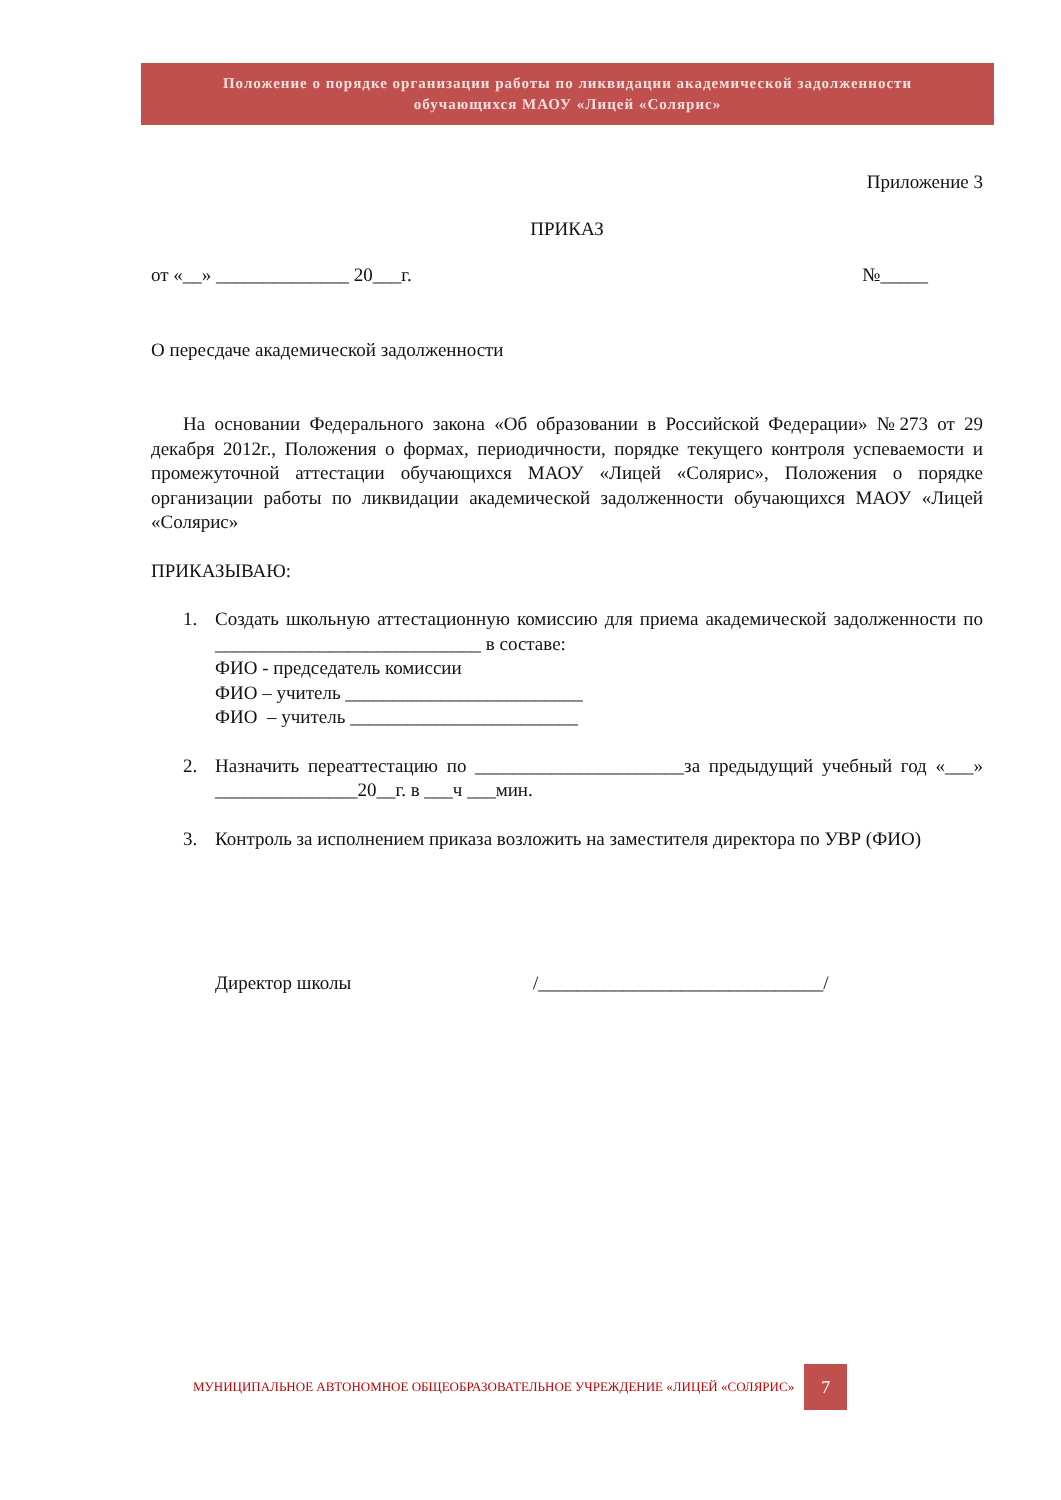Положение о порядке организации работы по ликвидации академической задолженности
обучающихся МАОУ «Лицей «Солярис»
Приложение 3
ПРИКАЗ
от «__» ______________ 20___г. №_____
О пересдаче академической задолженности
На основании Федерального закона «Об образовании в Российской Федерации» №273 от 29 декабря 2012г., Положения о формах, периодичности, порядке текущего контроля успеваемости и промежуточной аттестации обучающихся МАОУ «Лицей «Солярис», Положения о порядке организации работы по ликвидации академической задолженности обучающихся МАОУ «Лицей «Солярис»
ПРИКАЗЫВАЮ:
1. Создать школьную аттестационную комиссию для приема академической задолженности по ____________________________ в составе:
ФИО - председатель комиссии
ФИО – учитель _________________________
ФИО – учитель ________________________
2. Назначить переаттестацию по ______________________за предыдущий учебный год «___» _______________20__г. в ___ч ___мин.
3. Контроль за исполнением приказа возложить на заместителя директора по УВР (ФИО)
Директор школы /______________________________/
МУНИЦИПАЛЬНОЕ АВТОНОМНОЕ ОБЩЕОБРАЗОВАТЕЛЬНОЕ УЧРЕЖДЕНИЕ «ЛИЦЕЙ «СОЛЯРИС» 7